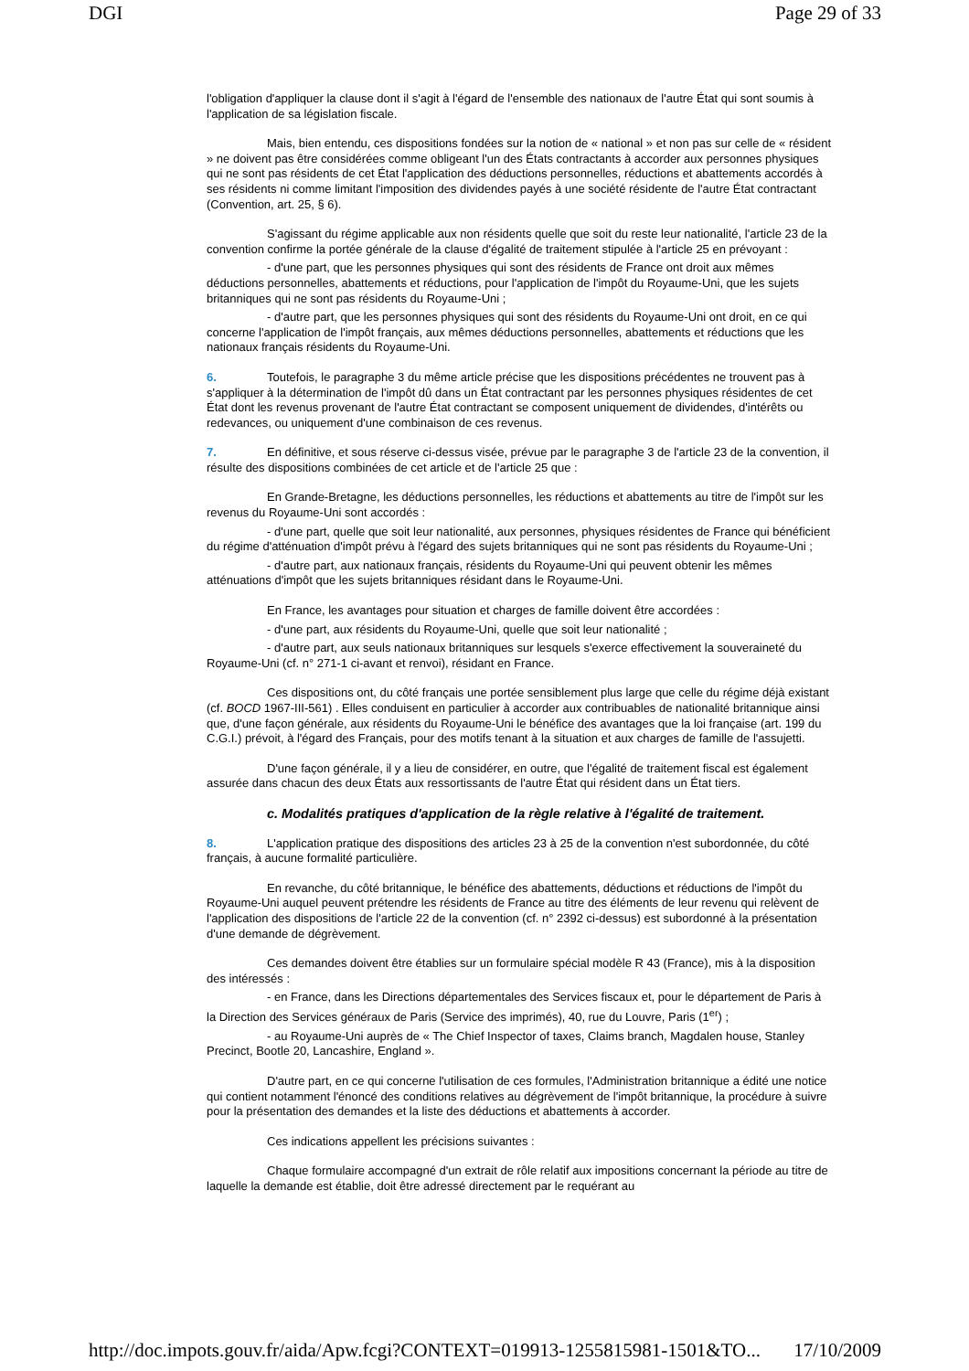DGI Page 29 of 33
l'obligation d'appliquer la clause dont il s'agit à l'égard de l'ensemble des nationaux de l'autre État qui sont soumis à l'application de sa législation fiscale.
Mais, bien entendu, ces dispositions fondées sur la notion de « national » et non pas sur celle de « résident » ne doivent pas être considérées comme obligeant l'un des États contractants à accorder aux personnes physiques qui ne sont pas résidents de cet État l'application des déductions personnelles, réductions et abattements accordés à ses résidents ni comme limitant l'imposition des dividendes payés à une société résidente de l'autre État contractant (Convention, art. 25, § 6).
S'agissant du régime applicable aux non résidents quelle que soit du reste leur nationalité, l'article 23 de la convention confirme la portée générale de la clause d'égalité de traitement stipulée à l'article 25 en prévoyant :
- d'une part, que les personnes physiques qui sont des résidents de France ont droit aux mêmes déductions personnelles, abattements et réductions, pour l'application de l'impôt du Royaume-Uni, que les sujets britanniques qui ne sont pas résidents du Royaume-Uni ;
- d'autre part, que les personnes physiques qui sont des résidents du Royaume-Uni ont droit, en ce qui concerne l'application de l'impôt français, aux mêmes déductions personnelles, abattements et réductions que les nationaux français résidents du Royaume-Uni.
6. Toutefois, le paragraphe 3 du même article précise que les dispositions précédentes ne trouvent pas à s'appliquer à la détermination de l'impôt dû dans un État contractant par les personnes physiques résidentes de cet État dont les revenus provenant de l'autre État contractant se composent uniquement de dividendes, d'intérêts ou redevances, ou uniquement d'une combinaison de ces revenus.
7. En définitive, et sous réserve ci-dessus visée, prévue par le paragraphe 3 de l'article 23 de la convention, il résulte des dispositions combinées de cet article et de l'article 25 que :
En Grande-Bretagne, les déductions personnelles, les réductions et abattements au titre de l'impôt sur les revenus du Royaume-Uni sont accordés :
- d'une part, quelle que soit leur nationalité, aux personnes, physiques résidentes de France qui bénéficient du régime d'atténuation d'impôt prévu à l'égard des sujets britanniques qui ne sont pas résidents du Royaume-Uni ;
- d'autre part, aux nationaux français, résidents du Royaume-Uni qui peuvent obtenir les mêmes atténuations d'impôt que les sujets britanniques résidant dans le Royaume-Uni.
En France, les avantages pour situation et charges de famille doivent être accordées :
- d'une part, aux résidents du Royaume-Uni, quelle que soit leur nationalité ;
- d'autre part, aux seuls nationaux britanniques sur lesquels s'exerce effectivement la souveraineté du Royaume-Uni (cf. n° 271-1 ci-avant et renvoi), résidant en France.
Ces dispositions ont, du côté français une portée sensiblement plus large que celle du régime déjà existant (cf. BOCD 1967-III-561) . Elles conduisent en particulier à accorder aux contribuables de nationalité britannique ainsi que, d'une façon générale, aux résidents du Royaume-Uni le bénéfice des avantages que la loi française (art. 199 du C.G.I.) prévoit, à l'égard des Français, pour des motifs tenant à la situation et aux charges de famille de l'assujetti.
D'une façon générale, il y a lieu de considérer, en outre, que l'égalité de traitement fiscal est également assurée dans chacun des deux États aux ressortissants de l'autre État qui résident dans un État tiers.
c. Modalités pratiques d'application de la règle relative à l'égalité de traitement.
8. L'application pratique des dispositions des articles 23 à 25 de la convention n'est subordonnée, du côté français, à aucune formalité particulière.
En revanche, du côté britannique, le bénéfice des abattements, déductions et réductions de l'impôt du Royaume-Uni auquel peuvent prétendre les résidents de France au titre des éléments de leur revenu qui relèvent de l'application des dispositions de l'article 22 de la convention (cf. n° 2392 ci-dessus) est subordonné à la présentation d'une demande de dégrèvement.
Ces demandes doivent être établies sur un formulaire spécial modèle R 43 (France), mis à la disposition des intéressés :
- en France, dans les Directions départementales des Services fiscaux et, pour le département de Paris à la Direction des Services généraux de Paris (Service des imprimés), 40, rue du Louvre, Paris (1<sup>er</sup>) ;
- au Royaume-Uni auprès de « The Chief Inspector of taxes, Claims branch, Magdalen house, Stanley Precinct, Bootle 20, Lancashire, England ».
D'autre part, en ce qui concerne l'utilisation de ces formules, l'Administration britannique a édité une notice qui contient notamment l'énoncé des conditions relatives au dégrèvement de l'impôt britannique, la procédure à suivre pour la présentation des demandes et la liste des déductions et abattements à accorder.
Ces indications appellent les précisions suivantes :
Chaque formulaire accompagné d'un extrait de rôle relatif aux impositions concernant la période au titre de laquelle la demande est établie, doit être adressé directement par le requérant au
http://doc.impots.gouv.fr/aida/Apw.fcgi?CONTEXT=019913-1255815981-1501&TO... 17/10/2009